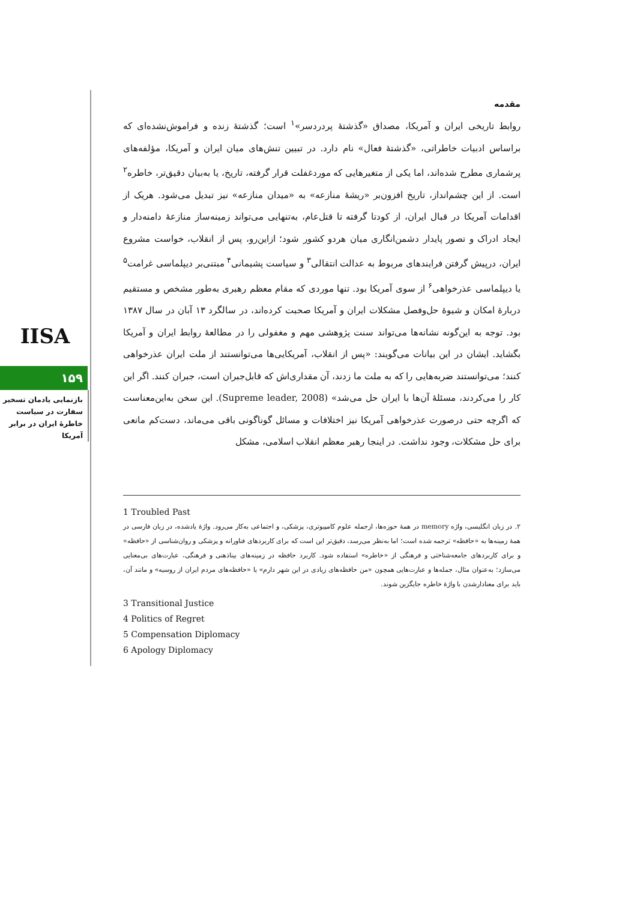IISA
۱۵۹
بازنمایی یادمان تسخیر سفارت در سیاست خاطرهٔ ایران در برابر آمریکا
مقدمه
روابط تاریخی ایران و آمریکا، مصداق «گذشتهٔ پردردسر»<sup>۱</sup> است؛ گذشتهٔ زنده و فراموش‌نشده‌ای که براساس ادبیات خاطراتی، «گذشتهٔ فعال» نام دارد. در تبیین تنش‌های میان ایران و آمریکا، مؤلفه‌های پرشماری مطرح شده‌اند، اما یکی از متغیرهایی که موردغفلت قرار گرفته، تاریخ، یا به‌بیان دقیق‌تر، خاطره<sup>۲</sup> است. از این چشم‌انداز، تاریخ افزون‌بر «ریشهٔ منازعه» به «میدان منازعه» نیز تبدیل می‌شود. هریک از اقدامات آمریکا در قبال ایران، از کودتا گرفته تا قتل‌عام، به‌تنهایی می‌تواند زمینه‌ساز منازعهٔ دامنه‌دار و ایجاد ادراک و تصور پایدار دشمن‌انگاری میان هردو کشور شود؛ ازاین‌رو، پس از انقلاب، خواست مشروع ایران، درپیش گرفتن فرایندهای مربوط به عدالت انتقالی<sup>۳</sup> و سیاست پشیمانی<sup>۴</sup> مبتنی‌بر دیپلماسی غرامت<sup>۵</sup> یا دیپلماسی عذرخواهی<sup>۶</sup> از سوی آمریکا بود. تنها موردی که مقام معظم رهبری به‌طور مشخص و مستقیم دربارهٔ امکان و شیوهٔ حل‌وفصل مشکلات ایران و آمریکا صحبت کرده‌اند، در سالگرد ۱۳ آبان در سال ۱۳۸۷ بود. توجه به این‌گونه نشانه‌ها می‌تواند سنت پژوهشی مهم و مغفولی را در مطالعهٔ روابط ایران و آمریکا بگشاید. ایشان در این بیانات می‌گویند: «پس از انقلاب، آمریکایی‌ها می‌توانستند از ملت ایران عذرخواهی کنند؛ می‌توانستند ضربه‌هایی را که به ملت ما زدند، آن مقداری‌اش که قابل‌جبران است، جبران کنند. اگر این کار را می‌کردند، مسئلهٔ آن‌ها با ایران حل می‌شد» (Supreme leader, 2008). این سخن به‌این‌معناست که اگرچه حتی درصورت عذرخواهی آمریکا نیز اختلافات و مسائل گوناگونی باقی می‌ماند، دست‌کم مانعی برای حل مشکلات، وجود نداشت. در اینجا رهبر معظم انقلاب اسلامی، مشکل
1 Troubled Past
۲. در زبان انگلیسی، واژه memory در همهٔ حوزه‌ها، ازجمله علوم کامپیوتری، پزشکی، و اجتماعی به‌کار می‌رود. واژهٔ یادشده، در زبان فارسی در همهٔ زمینه‌ها به «حافظه» ترجمه شده است؛ اما به‌نظر می‌رسد، دقیق‌تر این است که برای کاربردهای فناورانه و پزشکی و روان‌شناسی از «حافظه» و برای کاربردهای جامعه‌شناختی و فرهنگی از «خاطره» استفاده شود. کاربرد حافظه در زمینه‌های بیناذهنی و فرهنگی، عبارت‌های بی‌معنایی می‌سازد؛ به‌عنوان مثال، جمله‌ها و عبارت‌هایی همچون «من حافظه‌های زیادی در این شهر دارم» یا «حافظه‌های مردم ایران از روسیه» و مانند آن، باید برای معنادارشدن با واژهٔ خاطره جایگزین شوند.
3 Transitional Justice
4 Politics of Regret
5 Compensation Diplomacy
6 Apology Diplomacy